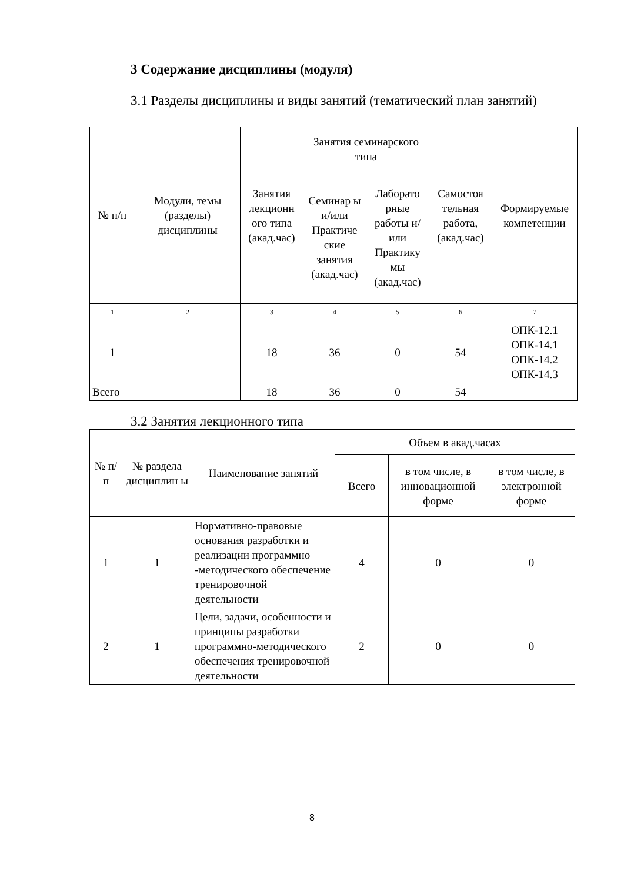3 Содержание дисциплины (модуля)
3.1 Разделы дисциплины и виды занятий (тематический план занятий)
| № п/п | Модули, темы (разделы) дисциплины | Занятия лекционн ого типа (акад.час) | Занятия семинарского типа | | Самостоя тельная работа, (акад.час) | Формируемые компетенции |
| --- | --- | --- | --- | --- | --- | --- |
| | | | Семинар ы и/или Практиче ские занятия (акад.час) | Лаборато рные работы и/или Практику мы (акад.час) | | |
| 1 | 2 | 3 | 4 | 5 | 6 | 7 |
| 1 | | 18 | 36 | 0 | 54 | ОПК-12.1 ОПК-14.1 ОПК-14.2 ОПК-14.3 |
| Всего | | 18 | 36 | 0 | 54 | |
3.2 Занятия лекционного типа
| № п/п | № раздела дисциплин ы | Наименование занятий | Объем в акад.часах | | |
| --- | --- | --- | --- | --- | --- |
| | | | Всего | в том числе, в инновационной форме | в том числе, в электронной форме |
| 1 | 1 | Нормативно-правовые основания разработки и реализации программно -методического обеспечение тренировочной деятельности | 4 | 0 | 0 |
| 2 | 1 | Цели, задачи, особенности и принципы разработки программно-методического обеспечения тренировочной деятельности | 2 | 0 | 0 |
8